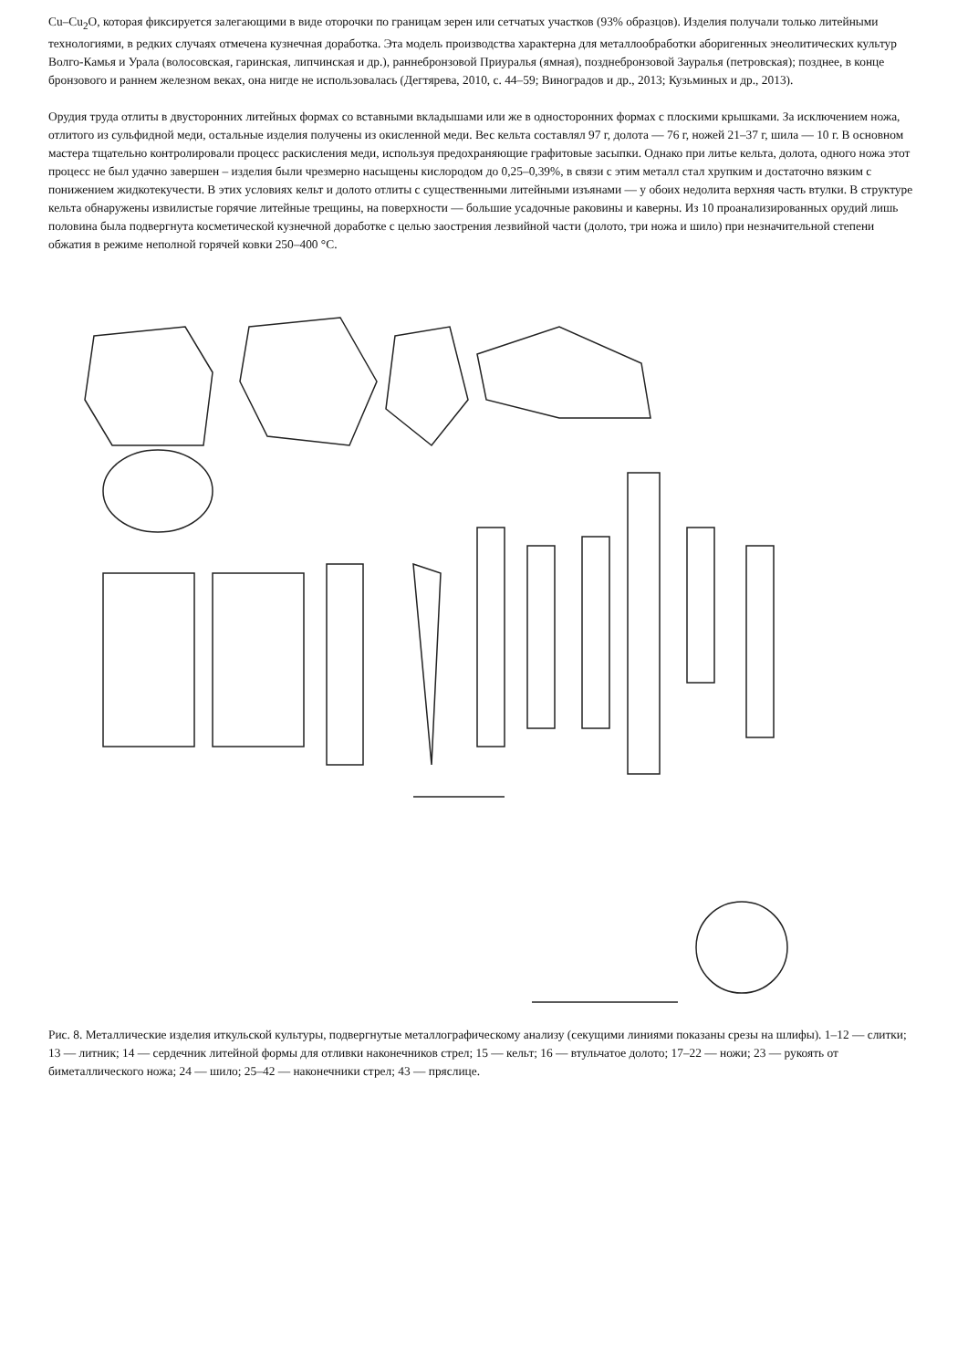Cu–Cu<sub>2</sub>O, которая фиксируется залегающими в виде оторочки по границам зерен или сетчатых участков (93% образцов). Изделия получали только литейными технологиями, в редких случаях отмечена кузнечная доработка. Эта модель производства характерна для металлообработки аборигенных энеолитических культур Волго-Камья и Урала (волосовская, гаринская, липчинская и др.), раннебронзовой Приуралья (ямная), позднебронзовой Зауралья (петровская); позднее, в конце бронзового и раннем железном веках, она нигде не использовалась (Дегтярева, 2010, с. 44–59; Виноградов и др., 2013; Кузьминых и др., 2013).
Орудия труда отлиты в двусторонних литейных формах со вставными вкладышами или же в односторонних формах с плоскими крышками. За исключением ножа, отлитого из сульфидной меди, остальные изделия получены из окисленной меди. Вес кельта составлял 97 г, долота — 76 г, ножей 21–37 г, шила — 10 г. В основном мастера тщательно контролировали процесс раскисления меди, используя предохраняющие графитовые засыпки. Однако при литье кельта, долота, одного ножа этот процесс не был удачно завершен – изделия были чрезмерно насыщены кислородом до 0,25–0,39%, в связи с этим металл стал хрупким и достаточно вязким с понижением жидкотекучести. В этих условиях кельт и долото отлиты с существенными литейными изъянами — у обоих недолита верхняя часть втулки. В структуре кельта обнаружены извилистые горячие литейные трещины, на поверхности — большие усадочные раковины и каверны. Из 10 проанализированных орудий лишь половина была подвергнута косметической кузнечной доработке с целью заострения лезвийной части (долото, три ножа и шило) при незначительной степени обжатия в режиме неполной горячей ковки 250–400 °C.
Рис. 8. Металлические изделия иткульской культуры, подвергнутые металлографическому анализу (секущими линиями показаны срезы на шлифы). 1–12 — слитки; 13 — литник; 14 — сердечник литейной формы для отливки наконечников стрел; 15 — кельт; 16 — втульчатое долото; 17–22 — ножи; 23 — рукоять от биметаллического ножа; 24 — шило; 25–42 — наконечники стрел; 43 — пряслице.